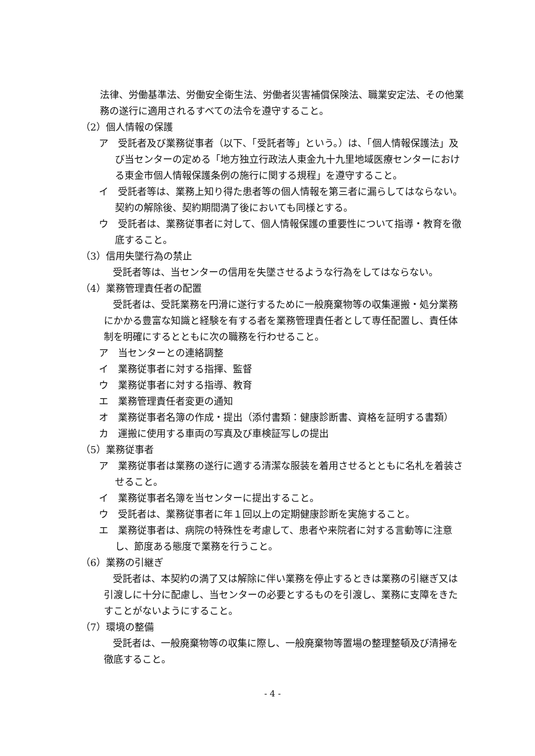法律、労働基準法、労働安全衛生法、労働者災害補償保険法、職業安定法、その他業務の遂行に適用されるすべての法令を遵守すること。
（2）個人情報の保護
ア　受託者及び業務従事者（以下、「受託者等」という。）は、「個人情報保護法」及び当センターの定める「地方独立行政法人東金九十九里地域医療センターにおける東金市個人情報保護条例の施行に関する規程」を遵守すること。
イ　受託者等は、業務上知り得た患者等の個人情報を第三者に漏らしてはならない。契約の解除後、契約期間満了後においても同様とする。
ウ　受託者は、業務従事者に対して、個人情報保護の重要性について指導・教育を徹底すること。
（3）信用失墜行為の禁止
受託者等は、当センターの信用を失墜させるような行為をしてはならない。
（4）業務管理責任者の配置
受託者は、受託業務を円滑に遂行するために一般廃棄物等の収集運搬・処分業務にかかる豊富な知識と経験を有する者を業務管理責任者として専任配置し、責任体制を明確にするとともに次の職務を行わせること。
ア　当センターとの連絡調整
イ　業務従事者に対する指揮、監督
ウ　業務従事者に対する指導、教育
エ　業務管理責任者変更の通知
オ　業務従事者名簿の作成・提出（添付書類：健康診断書、資格を証明する書類）
カ　運搬に使用する車両の写真及び車検証写しの提出
（5）業務従事者
ア　業務従事者は業務の遂行に適する清潔な服装を着用させるとともに名札を着装させること。
イ　業務従事者名簿を当センターに提出すること。
ウ　受託者は、業務従事者に年１回以上の定期健康診断を実施すること。
エ　業務従事者は、病院の特殊性を考慮して、患者や来院者に対する言動等に注意し、節度ある態度で業務を行うこと。
（6）業務の引継ぎ
受託者は、本契約の満了又は解除に伴い業務を停止するときは業務の引継ぎ又は引渡しに十分に配慮し、当センターの必要とするものを引渡し、業務に支障をきたすことがないようにすること。
（7）環境の整備
受託者は、一般廃棄物等の収集に際し、一般廃棄物等置場の整理整頓及び清掃を徹底すること。
- 4 -